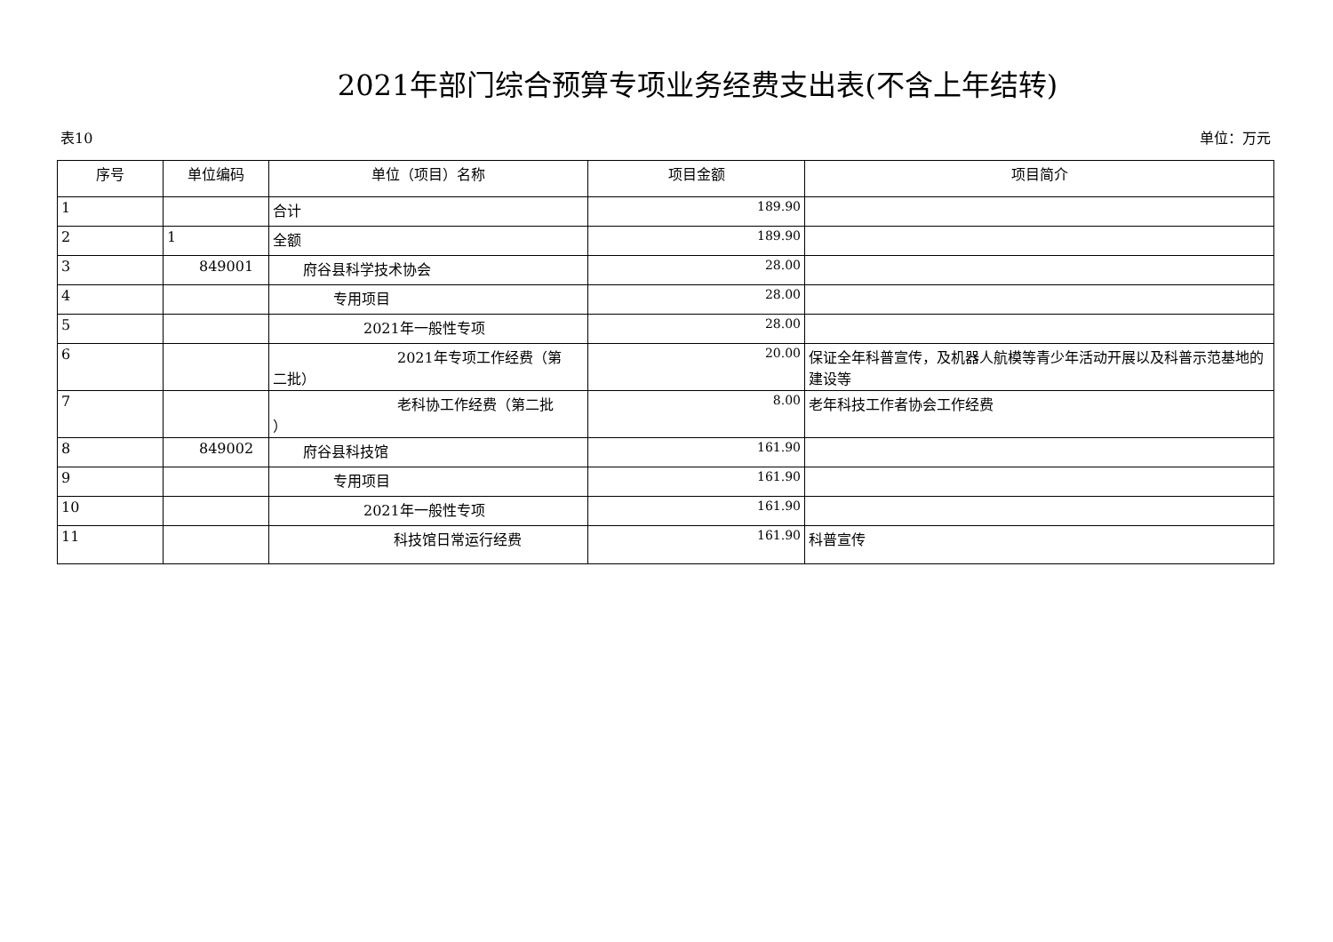2021年部门综合预算专项业务经费支出表(不含上年结转)
表10 单位：万元
| 序号 | 单位编码 | 单位（项目）名称 | 项目金额 | 项目简介 |
| --- | --- | --- | --- | --- |
| 1 | | 合计 | 189.90 | |
| 2 | 1 | 全额 | 189.90 | |
| 3 | 849001 | 府谷县科学技术协会 | 28.00 | |
| 4 | | 专用项目 | 28.00 | |
| 5 | | 2021年一般性专项 | 28.00 | |
| 6 | | 2021年专项工作经费（第 二批） | 20.00 | 保证全年科普宣传，及机器人航模等青少年活动开展以及科普示范基地的建设等 |
| 7 | | 老科协工作经费（第二批 ） | 8.00 | 老年科技工作者协会工作经费 |
| 8 | 849002 | 府谷县科技馆 | 161.90 | |
| 9 | | 专用项目 | 161.90 | |
| 10 | | 2021年一般性专项 | 161.90 | |
| 11 | | 科技馆日常运行经费 | 161.90 | 科普宣传 |